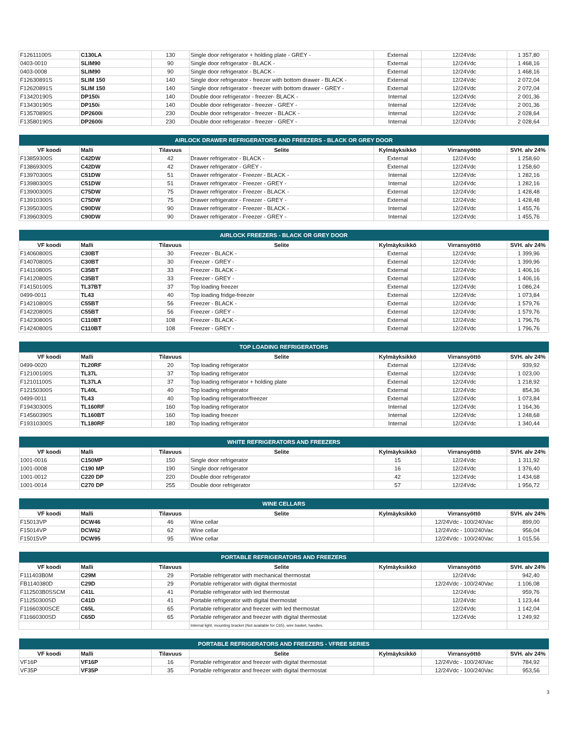| F12611100S | C130LA | 130 | Single door refrigerator + holding plate - GREY - | External | 12/24Vdc | 1 357,80 |
| 0403-0010 | SLIM90 | 90 | Single door refrigerator - BLACK - | External | 12/24Vdc | 1 468,16 |
| 0403-0008 | SLIM90 | 90 | Single door refrigerator - BLACK - | External | 12/24Vdc | 1 468,16 |
| F12630891S | SLIM 150 | 140 | Single door refrigerator - freezer with bottom drawer - BLACK - | External | 12/24Vdc | 2 072,04 |
| F12620891S | SLIM 150 | 140 | Single door refrigerator - freezer with bottom drawer - GREY - | External | 12/24Vdc | 2 072,04 |
| F13420190S | DP150i | 140 | Double door refrigerator - freezer- BLACK - | Internal | 12/24Vdc | 2 001,36 |
| F13430190S | DP150i | 140 | Double door refrigerator - freezer - GREY - | Internal | 12/24Vdc | 2 001,36 |
| F13570890S | DP2600i | 230 | Double door refrigerator - freezer - BLACK - | Internal | 12/24Vdc | 2 028,64 |
| F13580190S | DP2600i | 230 | Double door refrigerator - freezer - GREY - | Internal | 12/24Vdc | 2 028,64 |
| AIRLOCK DRAWER REFRIGERATORS AND FREEZERS - BLACK OR GREY DOOR | | | | | | |
| --- | --- | --- | --- | --- | --- | --- |
| VF koodi | Malli | Tilavuus | Selite | Kylmäyksikkö | Virransyöttö | SVH. alv 24% |
| F13859300S | C42DW | 42 | Drawer refrigerator - BLACK - | External | 12/24Vdc | 1 258,60 |
| F13869300S | C42DW | 42 | Drawer refrigerator - GREY - | External | 12/24Vdc | 1 258,60 |
| F13970300S | C51DW | 51 | Drawer refrigerator - Freezer - BLACK - | Internal | 12/24Vdc | 1 282,16 |
| F13980300S | C51DW | 51 | Drawer refrigerator - Freezer - GREY - | Internal | 12/24Vdc | 1 282,16 |
| F13900300S | C75DW | 75 | Drawer refrigerator - Freezer - BLACK - | External | 12/24Vdc | 1 428,48 |
| F13910300S | C75DW | 75 | Drawer refrigerator - Freezer - GREY - | External | 12/24Vdc | 1 428,48 |
| F13950300S | C90DW | 90 | Drawer refrigerator - Freezer - BLACK - | Internal | 12/24Vdc | 1 455,76 |
| F13960300S | C90DW | 90 | Drawer refrigerator - Freezer - GREY - | Internal | 12/24Vdc | 1 455,76 |
| AIRLOCK FREEZERS - BLACK OR GREY DOOR | | | | | | |
| --- | --- | --- | --- | --- | --- | --- |
| VF koodi | Malli | Tilavuus | Selite | Kylmäyksikkö | Virransyöttö | SVH. alv 24% |
| F14060800S | C30BT | 30 | Freezer - BLACK - | External | 12/24Vdc | 1 399,96 |
| F14070800S | C30BT | 30 | Freezer - GREY - | External | 12/24Vdc | 1 399,96 |
| F14110800S | C35BT | 33 | Freezer - BLACK - | External | 12/24Vdc | 1 406,16 |
| F14120800S | C35BT | 33 | Freezer - GREY - | External | 12/24Vdc | 1 406,16 |
| F14150100S | TL37BT | 37 | Top loading freezer | External | 12/24Vdc | 1 086,24 |
| 0499-0011 | TL43 | 40 | Top loading fridge-freezer | External | 12/24Vdc | 1 073,84 |
| F14210800S | C55BT | 56 | Freezer - BLACK - | External | 12/24Vdc | 1 579,76 |
| F14220800S | C55BT | 56 | Freezer - GREY - | External | 12/24Vdc | 1 579,76 |
| F14230800S | C110BT | 108 | Freezer - BLACK - | External | 12/24Vdc | 1 796,76 |
| F14240800S | C110BT | 108 | Freezer - GREY - | External | 12/24Vdc | 1 796,76 |
| TOP LOADING REFRIGERATORS | | | | | | |
| --- | --- | --- | --- | --- | --- | --- |
| VF koodi | Malli | Tilavuus | Selite | Kylmäyksikkö | Virransyöttö | SVH. alv 24% |
| 0499-0020 | TL20RF | 20 | Top loading refrigerator | External | 12/24Vdc | 939,92 |
| F12100100S | TL37L | 37 | Top loading refrigerator | External | 12/24Vdc | 1 023,00 |
| F12101100S | TL37LA | 37 | Top loading refrigerator + holding plate | External | 12/24Vdc | 1 218,92 |
| F12150300S | TL40L | 40 | Top loading refrigerator | External | 12/24Vdc | 854,36 |
| 0499-0011 | TL43 | 40 | Top loading refrigerator/freezer | External | 12/24Vdc | 1 073,84 |
| F19430300S | TL160RF | 160 | Top loading refrigerator | Internal | 12/24Vdc | 1 164,36 |
| F14560390S | TL160BT | 160 | Top loading freezer | Internal | 12/24Vdc | 1 248,68 |
| F19310300S | TL180RF | 180 | Top loading refrigerator | Internal | 12/24Vdc | 1 340,44 |
| WHITE REFRIGERATORS AND FREEZERS | | | | | | |
| --- | --- | --- | --- | --- | --- | --- |
| VF koodi | Malli | Tilavuus | Selite | Kylmäyksikkö | Virransyöttö | SVH. alv 24% |
| 1001-0016 | C150MP | 150 | Single door refrigerator | 15 | 12/24Vdc | 1 311,92 |
| 1001-0008 | C190 MP | 190 | Single door refrigerator | 16 | 12/24Vdc | 1 376,40 |
| 1001-0012 | C220 DP | 220 | Double door refrigerator | 42 | 12/24Vdc | 1 434,68 |
| 1001-0014 | C270 DP | 255 | Double door refrigerator | 57 | 12/24Vdc | 1 956,72 |
| WINE CELLARS | | | | | | |
| --- | --- | --- | --- | --- | --- | --- |
| VF koodi | Malli | Tilavuus | Selite | Kylmäyksikkö | Virransyöttö | SVH. alv 24% |
| F15013VP | DCW46 | 46 | Wine cellar | | 12/24Vdc - 100/240Vac | 899,00 |
| F15014VP | DCW62 | 62 | Wine cellar | | 12/24Vdc - 100/240Vac | 956,04 |
| F15015VP | DCW95 | 95 | Wine cellar | | 12/24Vdc - 100/240Vac | 1 015,56 |
| PORTABLE REFRIGERATORS AND FREEZERS | | | | | | |
| --- | --- | --- | --- | --- | --- | --- |
| VF koodi | Malli | Tilavuus | Selite | Kylmäyksikkö | Virransyöttö | SVH. alv 24% |
| F111403B0M | C29M | 29 | Portable refrigerator with mechanical thermostat | | 12/24Vdc | 942,40 |
| FB1140380D | C29D | 29 | Portable refrigerator with digital thermostat | | 12/24Vdc - 100/240Vac | 1 106,08 |
| F112503B0SSCM | C41L | 41 | Portable refrigerator with led thermostat | | 12/24Vdc | 959,76 |
| F11250300SD | C41D | 41 | Portable refrigerator with digital thermostat | | 12/24Vdc | 1 123,44 |
| F11660300SCE | C65L | 65 | Portable refrigerator and freezer with led thermostat | | 12/24Vdc | 1 142,04 |
| F11660300SD | C65D | 65 | Portable refrigerator and freezer with digital thermostat | | 12/24Vdc | 1 249,92 |
| | | | Internal light, mounting bracket (Not available for C65), wire basket, handles. | | | |
| PORTABLE REFRIGERATORS AND FREEZERS - VFREE SERIES | | | | | | |
| --- | --- | --- | --- | --- | --- | --- |
| VF koodi | Malli | Tilavuus | Selite | Kylmäyksikkö | Virransyöttö | SVH. alv 24% |
| VF16P | VF16P | 16 | Portable refrigerator and freezer with digital thermostat | | 12/24Vdc - 100/240Vac | 784,92 |
| VF35P | VF35P | 35 | Portable refrigerator and freezer with digital thermostat | | 12/24Vdc - 100/240Vac | 953,56 |
3